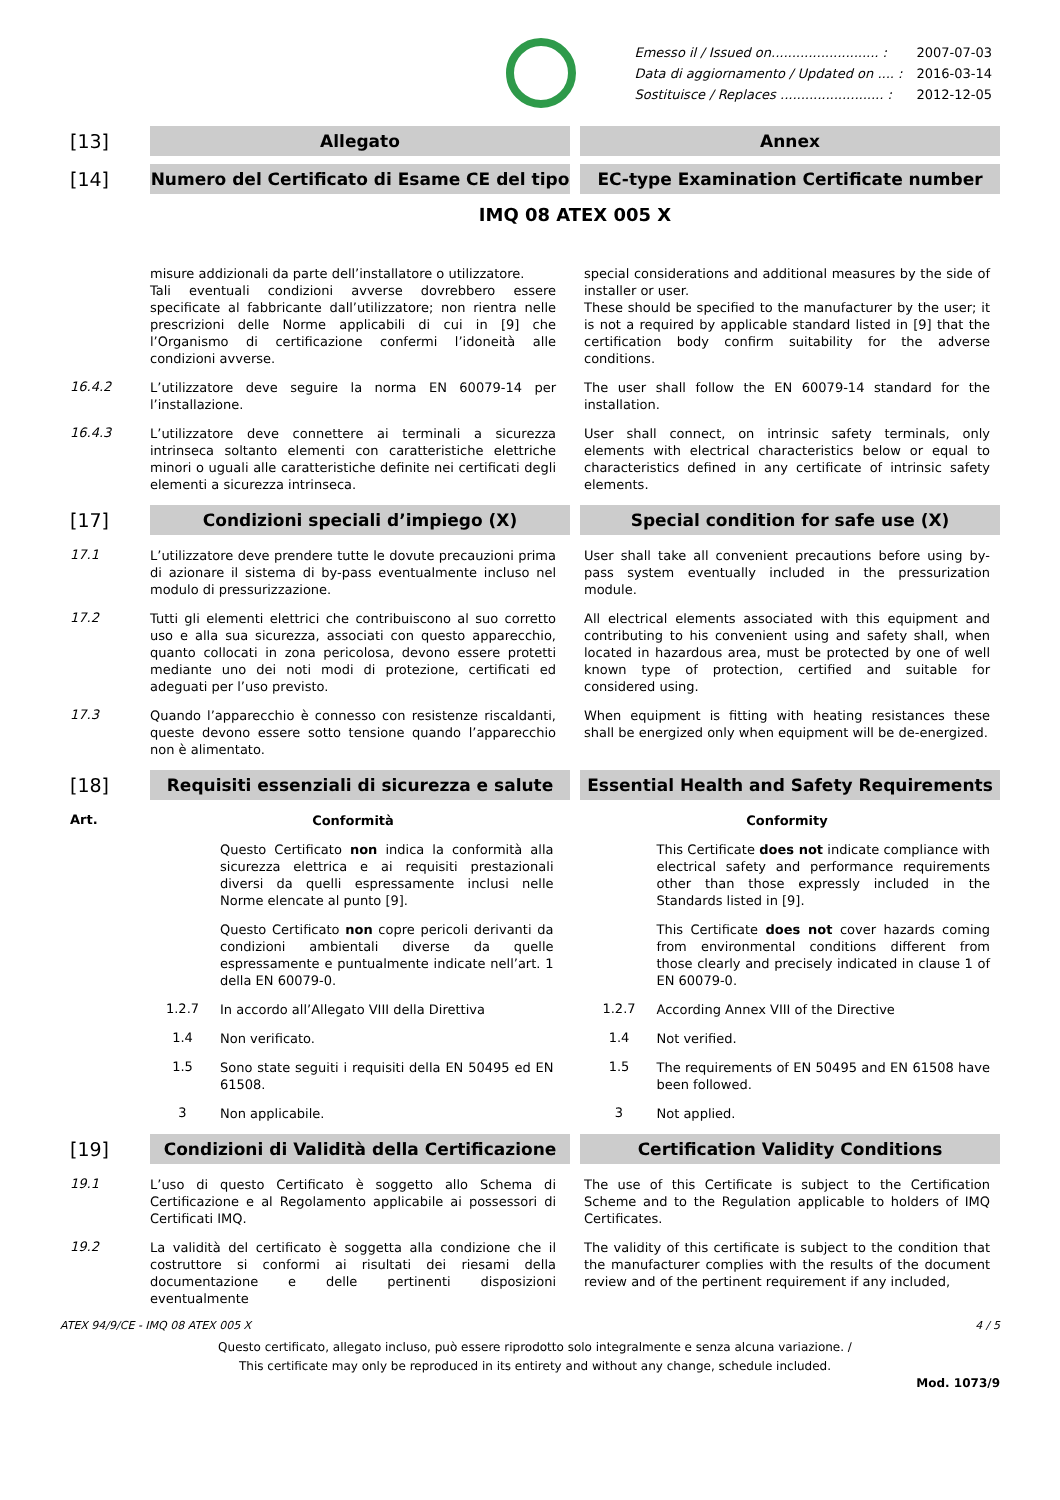| Emesso il / Issued on.......................... : | 2007-07-03 |
| Data di aggiornamento / Updated on .... : | 2016-03-14 |
| Sostituisce / Replaces ......................... : | 2012-12-05 |
[13] Allegato Annex
[14] Numero del Certificato di Esame CE del tipo EC-type Examination Certificate number
IMQ 08 ATEX 005 X
misure addizionali da parte dell’installatore o utilizzatore.
Tali eventuali condizioni avverse dovrebbero essere specificate al fabbricante dall’utilizzatore; non rientra nelle prescrizioni delle Norme applicabili di cui in [9] che l’Organismo di certificazione confermi l’idoneità alle condizioni avverse.
special considerations and additional measures by the side of installer or user.
These should be specified to the manufacturer by the user; it is not a required by applicable standard listed in [9] that the certification body confirm suitability for the adverse conditions.
16.4.2
L’utilizzatore deve seguire la norma EN 60079-14 per l’installazione.
The user shall follow the EN 60079-14 standard for the installation.
16.4.3
L’utilizzatore deve connettere ai terminali a sicurezza intrinseca soltanto elementi con caratteristiche elettriche minori o uguali alle caratteristiche definite nei certificati degli elementi a sicurezza intrinseca.
User shall connect, on intrinsic safety terminals, only elements with electrical characteristics below or equal to characteristics defined in any certificate of intrinsic safety elements.
[17] Condizioni speciali d’impiego (X) Special condition for safe use (X)
17.1
L’utilizzatore deve prendere tutte le dovute precauzioni prima di azionare il sistema di by-pass eventualmente incluso nel modulo di pressurizzazione.
User shall take all convenient precautions before using by-pass system eventually included in the pressurization module.
17.2
Tutti gli elementi elettrici che contribuiscono al suo corretto uso e alla sua sicurezza, associati con questo apparecchio, quanto collocati in zona pericolosa, devono essere protetti mediante uno dei noti modi di protezione, certificati ed adeguati per l’uso previsto.
All electrical elements associated with this equipment and contributing to his convenient using and safety shall, when located in hazardous area, must be protected by one of well known type of protection, certified and suitable for considered using.
17.3
Quando l’apparecchio è connesso con resistenze riscaldanti, queste devono essere sotto tensione quando l’apparecchio non è alimentato.
When equipment is fitting with heating resistances these shall be energized only when equipment will be de-energized.
[18] Requisiti essenziali di sicurezza e salute Essential Health and Safety Requirements
Art.
Conformità Conformity
Questo Certificato non indica la conformità alla sicurezza elettrica e ai requisiti prestazionali diversi da quelli espressamente inclusi nelle Norme elencate al punto [9].
This Certificate does not indicate compliance with electrical safety and performance requirements other than those expressly included in the Standards listed in [9].
Questo Certificato non copre pericoli derivanti da condizioni ambientali diverse da quelle espressamente e puntualmente indicate nell’art. 1 della EN 60079-0.
This Certificate does not cover hazards coming from environmental conditions different from those clearly and precisely indicated in clause 1 of EN 60079-0.
1.2.7
In accordo all’Allegato VIII della Direttiva
1.2.7
According Annex VIII of the Directive
1.4
Non verificato.
1.4
Not verified.
1.5
Sono state seguiti i requisiti della EN 50495 ed EN 61508.
1.5
The requirements of EN 50495 and EN 61508 have been followed.
3
Non applicabile.
3
Not applied.
[19] Condizioni di Validità della Certificazione Certification Validity Conditions
19.1
L’uso di questo Certificato è soggetto allo Schema di Certificazione e al Regolamento applicabile ai possessori di Certificati IMQ.
The use of this Certificate is subject to the Certification Scheme and to the Regulation applicable to holders of IMQ Certificates.
19.2
La validità del certificato è soggetta alla condizione che il costruttore si conformi ai risultati dei riesami della documentazione e delle pertinenti disposizioni eventualmente
The validity of this certificate is subject to the condition that the manufacturer complies with the results of the document review and of the pertinent requirement if any included,
ATEX 94/9/CE - IMQ 08 ATEX 005 X 4 / 5
Questo certificato, allegato incluso, può essere riprodotto solo integralmente e senza alcuna variazione. /
This certificate may only be reproduced in its entirety and without any change, schedule included.
Mod. 1073/9